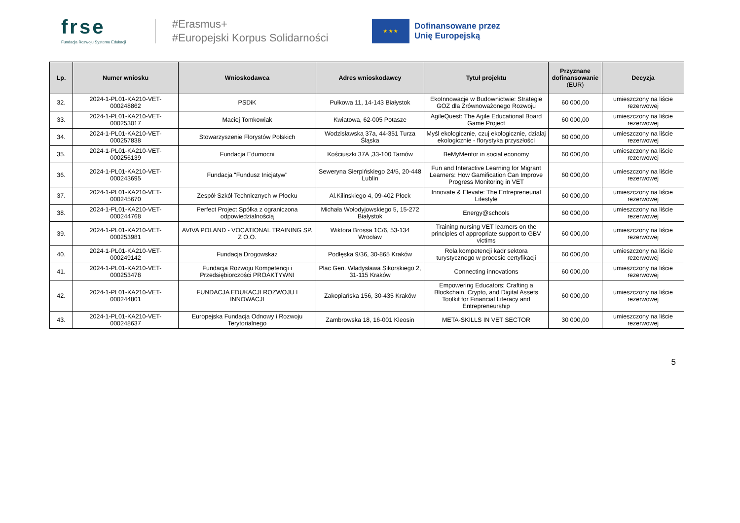frse
Fundacja Rozwoju Systemu Edukacji
#Erasmus+
#Europejski Korpus Solidarności
★ ★ ★
Dofinansowane przez
Unię Europejską
| Lp. | Numer wniosku | Wnioskodawca | Adres wnioskodawcy | Tytuł projektu | Przyznane dofinansowanie (EUR) | Decyzja |
| --- | --- | --- | --- | --- | --- | --- |
| 32. | 2024-1-PL01-KA210-VET-000248862 | PSDiK | Pułkowa 11, 14-143 Białystok | EkoInnowacje w Budownictwie: Strategie GOZ dla Zrównoważonego Rozwoju | 60 000,00 | umieszczony na liście rezerwowej |
| 33. | 2024-1-PL01-KA210-VET-000253017 | Maciej Tomkowiak | Kwiatowa, 62-005 Potasze | AgileQuest: The Agile Educational Board Game Project | 60 000,00 | umieszczony na liście rezerwowej |
| 34. | 2024-1-PL01-KA210-VET-000257838 | Stowarzyszenie Florystów Polskich | Wodzisławska 37a, 44-351 Turza Śląska | Myśl ekologicznie, czuj ekologicznie, działaj ekologicznie - florystyka przyszłości | 60 000,00 | umieszczony na liście rezerwowej |
| 35. | 2024-1-PL01-KA210-VET-000256139 | Fundacja Edumocni | Kościuszki 37A ,33-100 Tarnów | BeMyMentor in social economy | 60 000,00 | umieszczony na liście rezerwowej |
| 36. | 2024-1-PL01-KA210-VET-000243695 | Fundacja "Fundusz Inicjatyw" | Seweryna Sierpińskiego 24/5, 20-448 Lublin | Fun and Interactive Learning for Migrant Learners: How Gamification Can Improve Progress Monitoring in VET | 60 000,00 | umieszczony na liście rezerwowej |
| 37. | 2024-1-PL01-KA210-VET-000245670 | Zespół Szkół Technicznych w Płocku | Al.Kilinskiego 4, 09-402 Płock | Innovate & Elevate: The Entrepreneurial Lifestyle | 60 000,00 | umieszczony na liście rezerwowej |
| 38. | 2024-1-PL01-KA210-VET-000244768 | Perfect Project Spółka z ograniczona odpowiedzialnością | Michała Wołodyjowskiego 5, 15-272 Białystok | Energy@schools | 60 000,00 | umieszczony na liście rezerwowej |
| 39. | 2024-1-PL01-KA210-VET-000253981 | AVIVA POLAND - VOCATIONAL TRAINING SP. Z O.O. | Wiktora Brossa 1C/6, 53-134 Wrocław | Training nursing VET learners on the principles of appropriate support to GBV victims | 60 000,00 | umieszczony na liście rezerwowej |
| 40. | 2024-1-PL01-KA210-VET-000249142 | Fundacja Drogowskaz | Podłęska 9/36, 30-865 Kraków | Rola kompetencji kadr sektora turystycznego w procesie certyfikacji | 60 000,00 | umieszczony na liście rezerwowej |
| 41. | 2024-1-PL01-KA210-VET-000253478 | Fundacja Rozwoju Kompetencji i Przedsiębiorczości PROAKTYWNI | Plac Gen. Władysława Sikorskiego 2, 31-115 Kraków | Connecting innovations | 60 000,00 | umieszczony na liście rezerwowej |
| 42. | 2024-1-PL01-KA210-VET-000244801 | FUNDACJA EDUKACJI ROZWOJU I INNOWACJI | Zakopiańska 156, 30-435 Kraków | Empowering Educators: Crafting a Blockchain, Crypto, and Digital Assets Toolkit for Financial Literacy and Entrepreneurship | 60 000,00 | umieszczony na liście rezerwowej |
| 43. | 2024-1-PL01-KA210-VET-000248637 | Europejska Fundacja Odnowy i Rozwoju Terytorialnego | Zambrowska 18, 16-001 Kleosin | META-SKILLS IN VET SECTOR | 30 000,00 | umieszczony na liście rezerwowej |
5